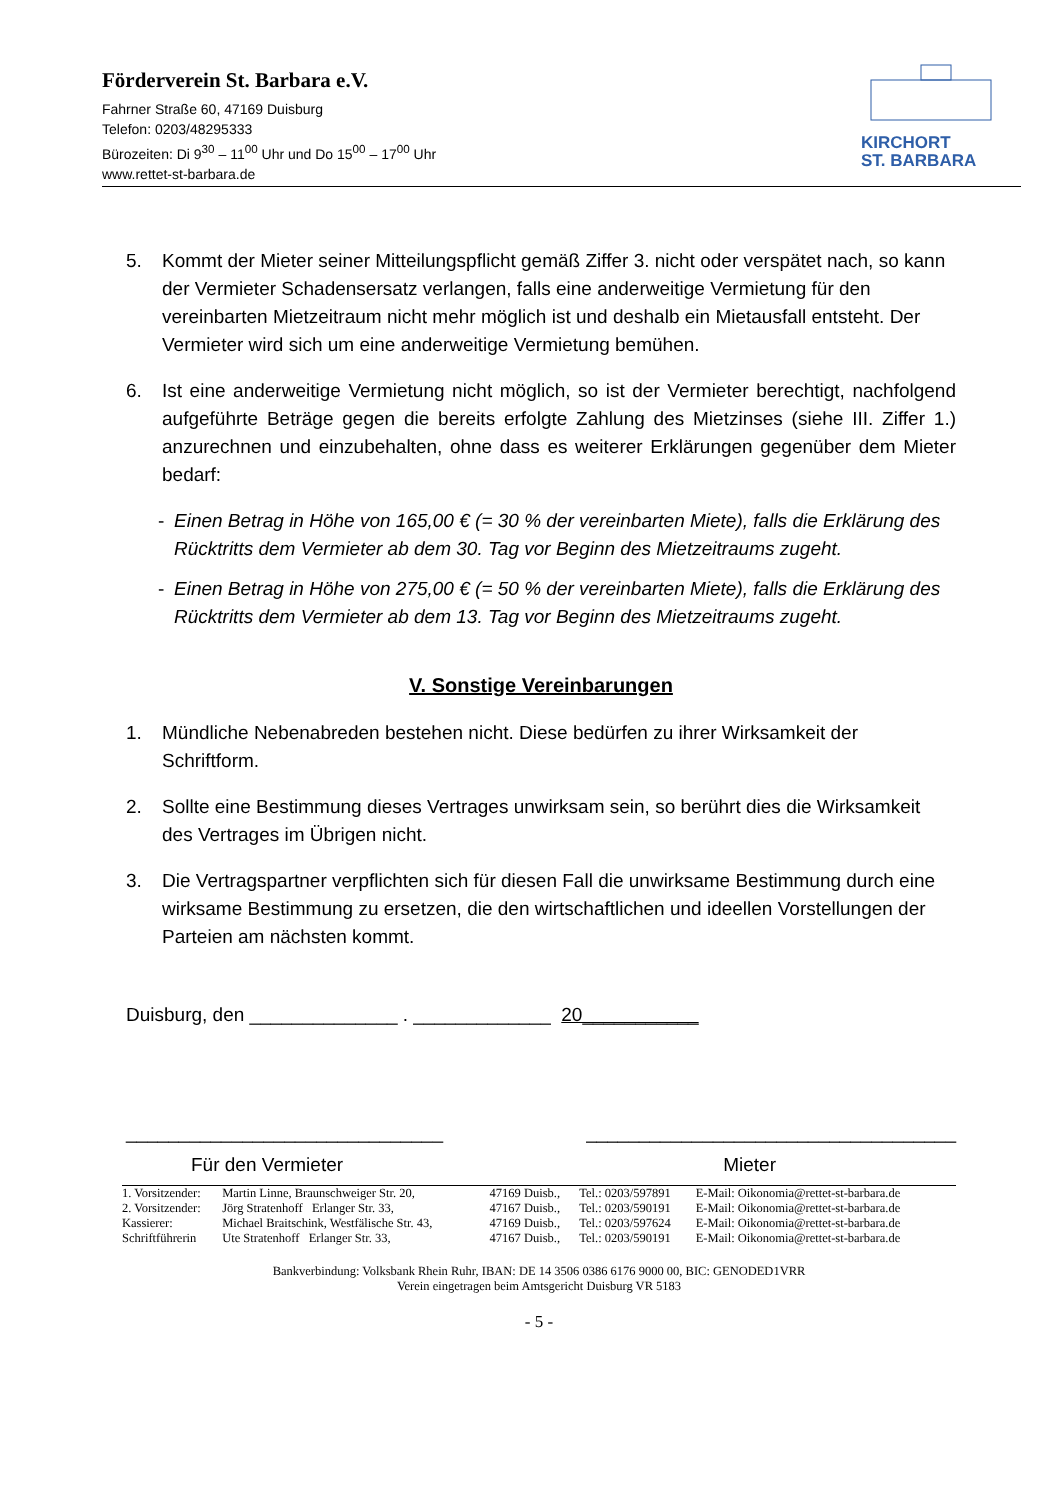Förderverein St. Barbara e.V.
Fahrner Straße 60, 47169 Duisburg
Telefon: 0203/48295333
Bürozeiten: Di 9<sup>30</sup> – 11<sup>00</sup> Uhr und Do 15<sup>00</sup> – 17<sup>00</sup> Uhr
www.rettet-st-barbara.de
KIRCHORT
ST. BARBARA
5. Kommt der Mieter seiner Mitteilungspflicht gemäß Ziffer 3. nicht oder verspätet nach, so kann der Vermieter Schadensersatz verlangen, falls eine anderweitige Vermietung für den vereinbarten Mietzeitraum nicht mehr möglich ist und deshalb ein Mietausfall entsteht. Der Vermieter wird sich um eine anderweitige Vermietung bemühen.
6. Ist eine anderweitige Vermietung nicht möglich, so ist der Vermieter berechtigt, nachfolgend aufgeführte Beträge gegen die bereits erfolgte Zahlung des Mietzinses (siehe III. Ziffer 1.) anzurechnen und einzubehalten, ohne dass es weiterer Erklärungen gegenüber dem Mieter bedarf:
- Einen Betrag in Höhe von 165,00 € (= 30 % der vereinbarten Miete), falls die Erklärung des Rücktritts dem Vermieter ab dem 30. Tag vor Beginn des Mietzeitraums zugeht.
- Einen Betrag in Höhe von 275,00 € (= 50 % der vereinbarten Miete), falls die Erklärung des Rücktritts dem Vermieter ab dem 13. Tag vor Beginn des Mietzeitraums zugeht.
V. Sonstige Vereinbarungen
1. Mündliche Nebenabreden bestehen nicht. Diese bedürfen zu ihrer Wirksamkeit der Schriftform.
2. Sollte eine Bestimmung dieses Vertrages unwirksam sein, so berührt dies die Wirksamkeit des Vertrages im Übrigen nicht.
3. Die Vertragspartner verpflichten sich für diesen Fall die unwirksame Bestimmung durch eine wirksame Bestimmung zu ersetzen, die den wirtschaftlichen und ideellen Vorstellungen der Parteien am nächsten kommt.
Duisburg, den ______________ . _____________ 20___________
______________________________ ___________________________________
Für den Vermieter Mieter
| 1. Vorsitzender: | Martin Linne, Braunschweiger Str. 20, | 47169 Duisb., | Tel.: 0203/597891 | E-Mail: Oikonomia@rettet-st-barbara.de |
| 2. Vorsitzender: | Jörg Stratenhoff Erlanger Str. 33, | 47167 Duisb., | Tel.: 0203/590191 | E-Mail: Oikonomia@rettet-st-barbara.de |
| Kassierer: | Michael Braitschink, Westfälische Str. 43, | 47169 Duisb., | Tel.: 0203/597624 | E-Mail: Oikonomia@rettet-st-barbara.de |
| Schriftführerin | Ute Stratenhoff Erlanger Str. 33, | 47167 Duisb., | Tel.: 0203/590191 | E-Mail: Oikonomia@rettet-st-barbara.de |
Bankverbindung: Volksbank Rhein Ruhr, IBAN: DE 14 3506 0386 6176 9000 00, BIC: GENODED1VRR
Verein eingetragen beim Amtsgericht Duisburg VR 5183
- 5 -